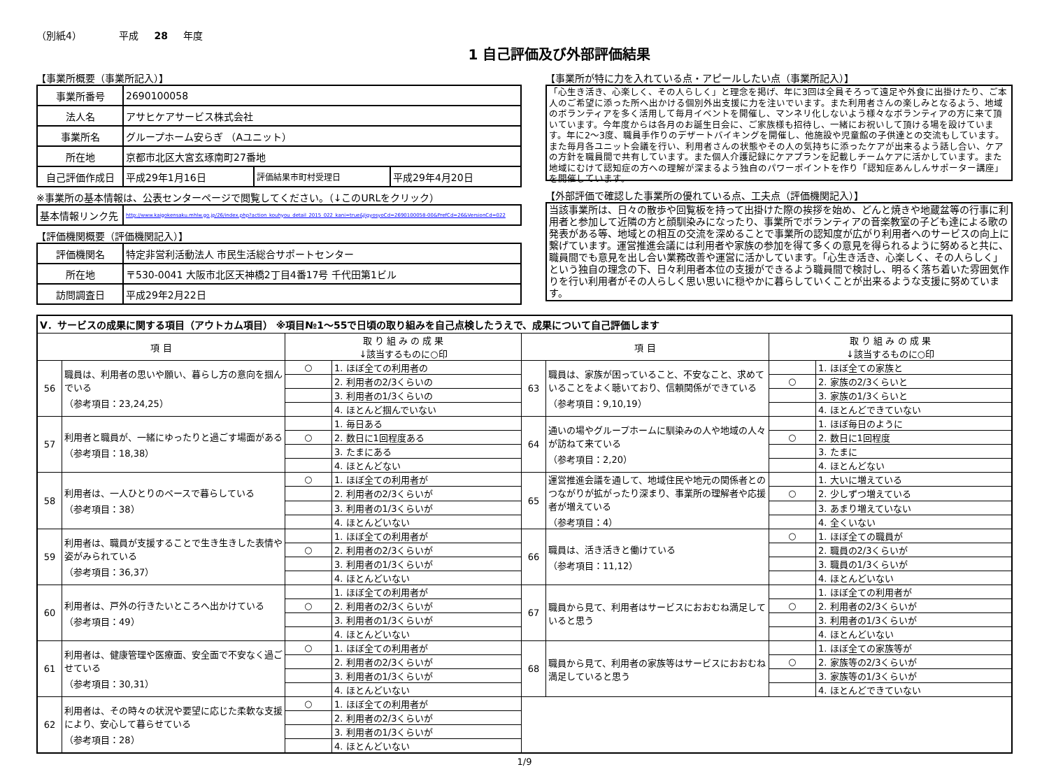（別紙4） 平成 28 年度
1 自己評価及び外部評価結果
【事業所概要（事業所記入）】
| 事業所番号 | 2690100058 | | |
| 法人名 | アサヒケアサービス株式会社 | | |
| 事業所名 | グループホーム安らぎ （Aユニット） | | |
| 所在地 | 京都市北区大宮玄琢南町27番地 | | |
| 自己評価作成日 | 平成29年1月16日 | 評価結果市町村受理日 | 平成29年4月20日 |
※事業所の基本情報は、公表センターページで閲覧してください。（↓このURLをクリック）
| 基本情報リンク先 | http://www.kaigokensaku.mhlw.go.jp/26/index.php?action_kouhyou_detail_2015_022_kani=true&JigyosyoCd=2690100058-00&PrefCd=26&VersionCd=022 |
【評価機関概要（評価機関記入）】
| 評価機関名 | 特定非営利活動法人 市民生活総合サポートセンター |
| 所在地 | 〒530-0041 大阪市北区天神橋2丁目4番17号 千代田第1ビル |
| 訪問調査日 | 平成29年2月22日 |
【事業所が特に力を入れている点・アピールしたい点（事業所記入）】
「心生き活き、心楽しく、その人らしく」と理念を掲げ、年に3回は全員そろって遠足や外食に出掛けたり、ご本人のご希望に添った所へ出かける個別外出支援に力を注いでいます。また利用者さんの楽しみとなるよう、地域のボランティアを多く活用して毎月イベントを開催し、マンネリ化しないよう様々なボランティアの方に来て頂いています。今年度からは各月のお誕生日会に、ご家族様も招待し、一緒にお祝いして頂ける場を設けています。年に2～3度、職員手作りのデザートバイキングを開催し、他施設や児童館の子供達との交流もしています。また毎月各ユニット会議を行い、利用者さんの状態やその人の気持ちに添ったケアが出来るよう話し合い、ケアの方針を職員間で共有しています。また個人介護記録にケアプランを記載しチームケアに活かしています。また地域にむけて認知症の方への理解が深まるよう独自のパワーポイントを作り「認知症あんしんサポーター講座」を開催しています。
【外部評価で確認した事業所の優れている点、工夫点（評価機関記入）】
当該事業所は、日々の散歩や回覧板を持って出掛けた際の挨拶を始め、どんと焼きや地蔵盆等の行事に利用者と参加して近隣の方と顔馴染みになったり、事業所でボランティアの音楽教室の子ども達による歌の発表がある等、地域との相互の交流を深めることで事業所の認知度が広がり利用者へのサービスの向上に繋げています。運営推進会議には利用者や家族の参加を得て多くの意見を得られるように努めると共に、職員間でも意見を出し合い業務改善や運営に活かしています。「心生き活き、心楽しく、その人らしく」という独自の理念の下、日々利用者本位の支援ができるよう職員間で検討し、明るく落ち着いた雰囲気作りを行い利用者がその人らしく思い思いに穏やかに暮らしていくことが出来るような支援に努めています。
| Ⅴ．サービスの成果に関する項目（アウトカム項目） ※項目№1～55で日頃の取り組みを自己点検したうえで、成果について自己評価します | | | | | | | |
| 項 目 | | 取 り 組 み の 成 果 ↓該当するものに○印 | | 項 目 | | 取 り 組 み の 成 果 ↓該当するものに○印 | |
| 56 | 職員は、利用者の思いや願い、暮らし方の意向を掴んでいる （参考項目：23,24,25） | ○ | 1. ほぼ全ての利用者の | 63 | 職員は、家族が困っていること、不安なこと、求めていることをよく聴いており、信頼関係ができている （参考項目：9,10,19） | | 1. ほぼ全ての家族と |
| | | | 2. 利用者の2/3くらいの | | | ○ | 2. 家族の2/3くらいと |
| | | | 3. 利用者の1/3くらいの | | | | 3. 家族の1/3くらいと |
| | | | 4. ほとんど掴んでいない | | | | 4. ほとんどできていない |
| 57 | 利用者と職員が、一緒にゆったりと過ごす場面がある （参考項目：18,38） | | 1. 毎日ある | 64 | 通いの場やグループホームに馴染みの人や地域の人々が訪ねて来ている （参考項目：2,20） | | 1. ほぼ毎日のように |
| | | ○ | 2. 数日に1回程度ある | | | ○ | 2. 数日に1回程度 |
| | | | 3. たまにある | | | | 3. たまに |
| | | | 4. ほとんどない | | | | 4. ほとんどない |
| 58 | 利用者は、一人ひとりのペースで暮らしている （参考項目：38） | ○ | 1. ほぼ全ての利用者が | 65 | 運営推進会議を通して、地域住民や地元の関係者とのつながりが拡がったり深まり、事業所の理解者や応援者が増えている （参考項目：4） | | 1. 大いに増えている |
| | | | 2. 利用者の2/3くらいが | | | ○ | 2. 少しずつ増えている |
| | | | 3. 利用者の1/3くらいが | | | | 3. あまり増えていない |
| | | | 4. ほとんどいない | | | | 4. 全くいない |
| 59 | 利用者は、職員が支援することで生き生きした表情や姿がみられている （参考項目：36,37） | | 1. ほぼ全ての利用者が | 66 | 職員は、活き活きと働けている （参考項目：11,12） | ○ | 1. ほぼ全ての職員が |
| | | ○ | 2. 利用者の2/3くらいが | | | | 2. 職員の2/3くらいが |
| | | | 3. 利用者の1/3くらいが | | | | 3. 職員の1/3くらいが |
| | | | 4. ほとんどいない | | | | 4. ほとんどいない |
| 60 | 利用者は、戸外の行きたいところへ出かけている （参考項目：49） | | 1. ほぼ全ての利用者が | 67 | 職員から見て、利用者はサービスにおおむね満足していると思う | | 1. ほぼ全ての利用者が |
| | | ○ | 2. 利用者の2/3くらいが | | | ○ | 2. 利用者の2/3くらいが |
| | | | 3. 利用者の1/3くらいが | | | | 3. 利用者の1/3くらいが |
| | | | 4. ほとんどいない | | | | 4. ほとんどいない |
| 61 | 利用者は、健康管理や医療面、安全面で不安なく過ごせている （参考項目：30,31） | ○ | 1. ほぼ全ての利用者が | 68 | 職員から見て、利用者の家族等はサービスにおおむね満足していると思う | | 1. ほぼ全ての家族等が |
| | | | 2. 利用者の2/3くらいが | | | ○ | 2. 家族等の2/3くらいが |
| | | | 3. 利用者の1/3くらいが | | | | 3. 家族等の1/3くらいが |
| | | | 4. ほとんどいない | | | | 4. ほとんどできていない |
| 62 | 利用者は、その時々の状況や要望に応じた柔軟な支援により、安心して暮らせている （参考項目：28） | ○ | 1. ほぼ全ての利用者が | | | | |
| | | | 2. 利用者の2/3くらいが | | | | |
| | | | 3. 利用者の1/3くらいが | | | | |
| | | | 4. ほとんどいない | | | | |
1/9